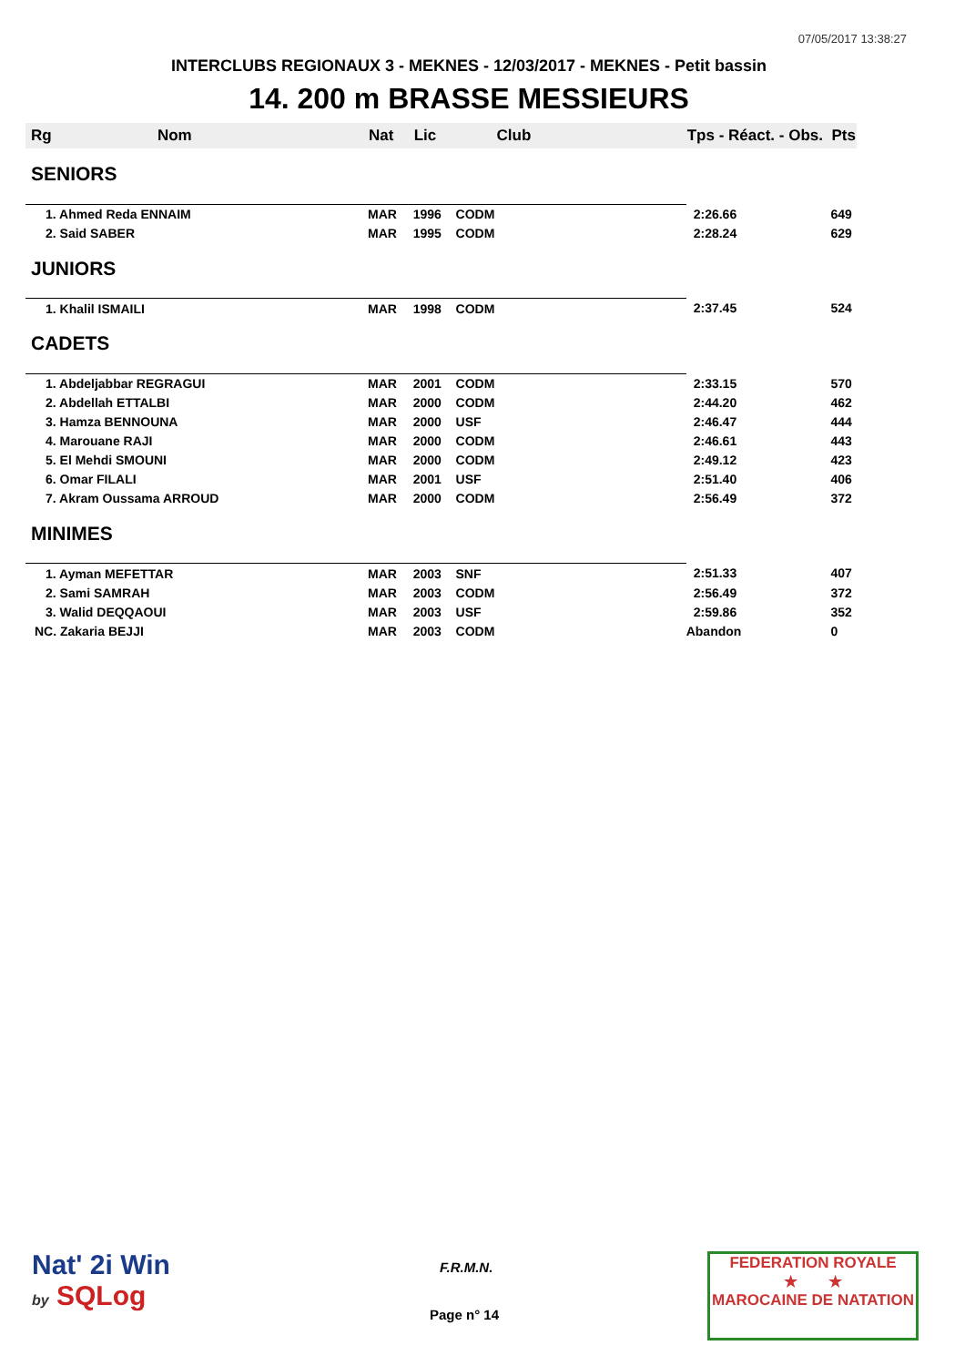07/05/2017 13:38:27
INTERCLUBS REGIONAUX 3 - MEKNES - 12/03/2017 - MEKNES - Petit bassin
14. 200 m BRASSE MESSIEURS
| Rg | Nom | Nat | Lic | Club | Tps - Réact. - Obs. | Pts |
| --- | --- | --- | --- | --- | --- | --- |
| SENIORS | | | | | | |
| 1. Ahmed Reda ENNAIM | | MAR | 1996 | CODM | 2:26.66 | 649 |
| 2. Said SABER | | MAR | 1995 | CODM | 2:28.24 | 629 |
| JUNIORS | | | | | | |
| 1. Khalil ISMAILI | | MAR | 1998 | CODM | 2:37.45 | 524 |
| CADETS | | | | | | |
| 1. Abdeljabbar REGRAGUI | | MAR | 2001 | CODM | 2:33.15 | 570 |
| 2. Abdellah ETTALBI | | MAR | 2000 | CODM | 2:44.20 | 462 |
| 3. Hamza BENNOUNA | | MAR | 2000 | USF | 2:46.47 | 444 |
| 4. Marouane RAJI | | MAR | 2000 | CODM | 2:46.61 | 443 |
| 5. El Mehdi SMOUNI | | MAR | 2000 | CODM | 2:49.12 | 423 |
| 6. Omar FILALI | | MAR | 2001 | USF | 2:51.40 | 406 |
| 7. Akram Oussama ARROUD | | MAR | 2000 | CODM | 2:56.49 | 372 |
| MINIMES | | | | | | |
| 1. Ayman MEFETTAR | | MAR | 2003 | SNF | 2:51.33 | 407 |
| 2. Sami SAMRAH | | MAR | 2003 | CODM | 2:56.49 | 372 |
| 3. Walid DEQQAOUI | | MAR | 2003 | USF | 2:59.86 | 352 |
| NC. Zakaria BEJJI | | MAR | 2003 | CODM | Abandon | 0 |
Nat' 2i Win
by SQLog
F.R.M.N.
Page n° 14
FEDERATION ROYALE
★ ★
MAROCAINE DE NATATION